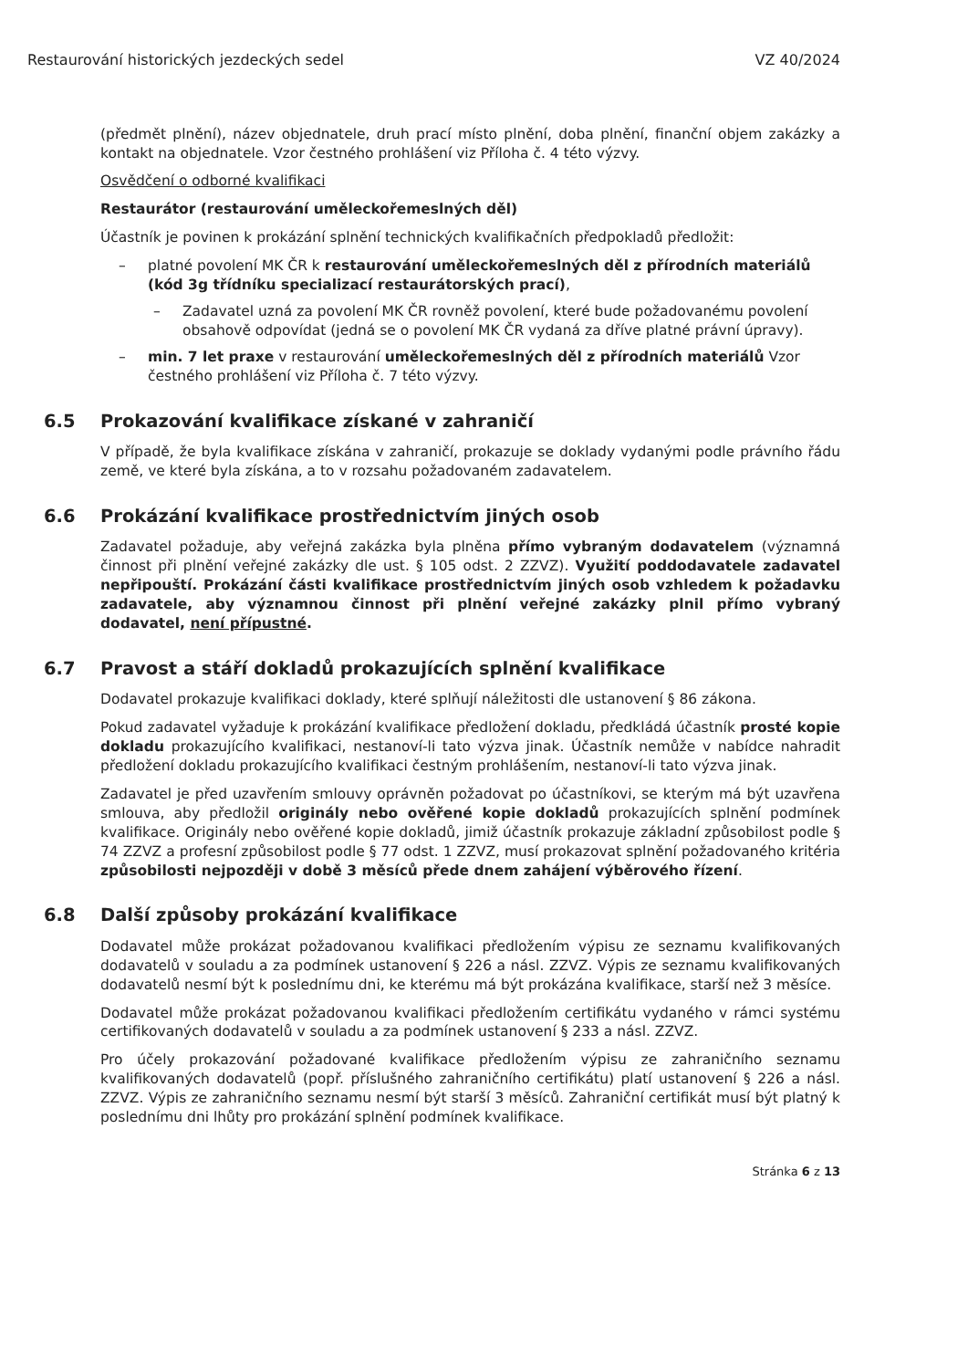Restaurování historických jezdeckých sedel VZ 40/2024
(předmět plnění), název objednatele, druh prací místo plnění, doba plnění, finanční objem zakázky a kontakt na objednatele. Vzor čestného prohlášení viz Příloha č. 4 této výzvy.
Osvědčení o odborné kvalifikaci
Restaurátor (restaurování uměleckořemeslných děl)
Účastník je povinen k prokázání splnění technických kvalifikačních předpokladů předložit:
platné povolení MK ČR k restaurování uměleckořemeslných děl z přírodních materiálů (kód 3g třídníku specializací restaurátorských prací),
Zadavatel uzná za povolení MK ČR rovněž povolení, které bude požadovanému povolení obsahově odpovídat (jedná se o povolení MK ČR vydaná za dříve platné právní úpravy).
min. 7 let praxe v restaurování uměleckořemeslných děl z přírodních materiálů Vzor čestného prohlášení viz Příloha č. 7 této výzvy.
6.5 Prokazování kvalifikace získané v zahraničí
V případě, že byla kvalifikace získána v zahraničí, prokazuje se doklady vydanými podle právního řádu země, ve které byla získána, a to v rozsahu požadovaném zadavatelem.
6.6 Prokázání kvalifikace prostřednictvím jiných osob
Zadavatel požaduje, aby veřejná zakázka byla plněna přímo vybraným dodavatelem (významná činnost při plnění veřejné zakázky dle ust. § 105 odst. 2 ZZVZ). Využití poddodavatele zadavatel nepřipouští. Prokázání části kvalifikace prostřednictvím jiných osob vzhledem k požadavku zadavatele, aby významnou činnost při plnění veřejné zakázky plnil přímo vybraný dodavatel, není přípustné.
6.7 Pravost a stáří dokladů prokazujících splnění kvalifikace
Dodavatel prokazuje kvalifikaci doklady, které splňují náležitosti dle ustanovení § 86 zákona.
Pokud zadavatel vyžaduje k prokázání kvalifikace předložení dokladu, předkládá účastník prosté kopie dokladu prokazujícího kvalifikaci, nestanoví-li tato výzva jinak. Účastník nemůže v nabídce nahradit předložení dokladu prokazujícího kvalifikaci čestným prohlášením, nestanoví-li tato výzva jinak.
Zadavatel je před uzavřením smlouvy oprávněn požadovat po účastníkovi, se kterým má být uzavřena smlouva, aby předložil originály nebo ověřené kopie dokladů prokazujících splnění podmínek kvalifikace. Originály nebo ověřené kopie dokladů, jimiž účastník prokazuje základní způsobilost podle § 74 ZZVZ a profesní způsobilost podle § 77 odst. 1 ZZVZ, musí prokazovat splnění požadovaného kritéria způsobilosti nejpozději v době 3 měsíců přede dnem zahájení výběrového řízení.
6.8 Další způsoby prokázání kvalifikace
Dodavatel může prokázat požadovanou kvalifikaci předložením výpisu ze seznamu kvalifikovaných dodavatelů v souladu a za podmínek ustanovení § 226 a násl. ZZVZ. Výpis ze seznamu kvalifikovaných dodavatelů nesmí být k poslednímu dni, ke kterému má být prokázána kvalifikace, starší než 3 měsíce.
Dodavatel může prokázat požadovanou kvalifikaci předložením certifikátu vydaného v rámci systému certifikovaných dodavatelů v souladu a za podmínek ustanovení § 233 a násl. ZZVZ.
Pro účely prokazování požadované kvalifikace předložením výpisu ze zahraničního seznamu kvalifikovaných dodavatelů (popř. příslušného zahraničního certifikátu) platí ustanovení § 226 a násl. ZZVZ. Výpis ze zahraničního seznamu nesmí být starší 3 měsíců. Zahraniční certifikát musí být platný k poslednímu dni lhůty pro prokázání splnění podmínek kvalifikace.
Stránka 6 z 13